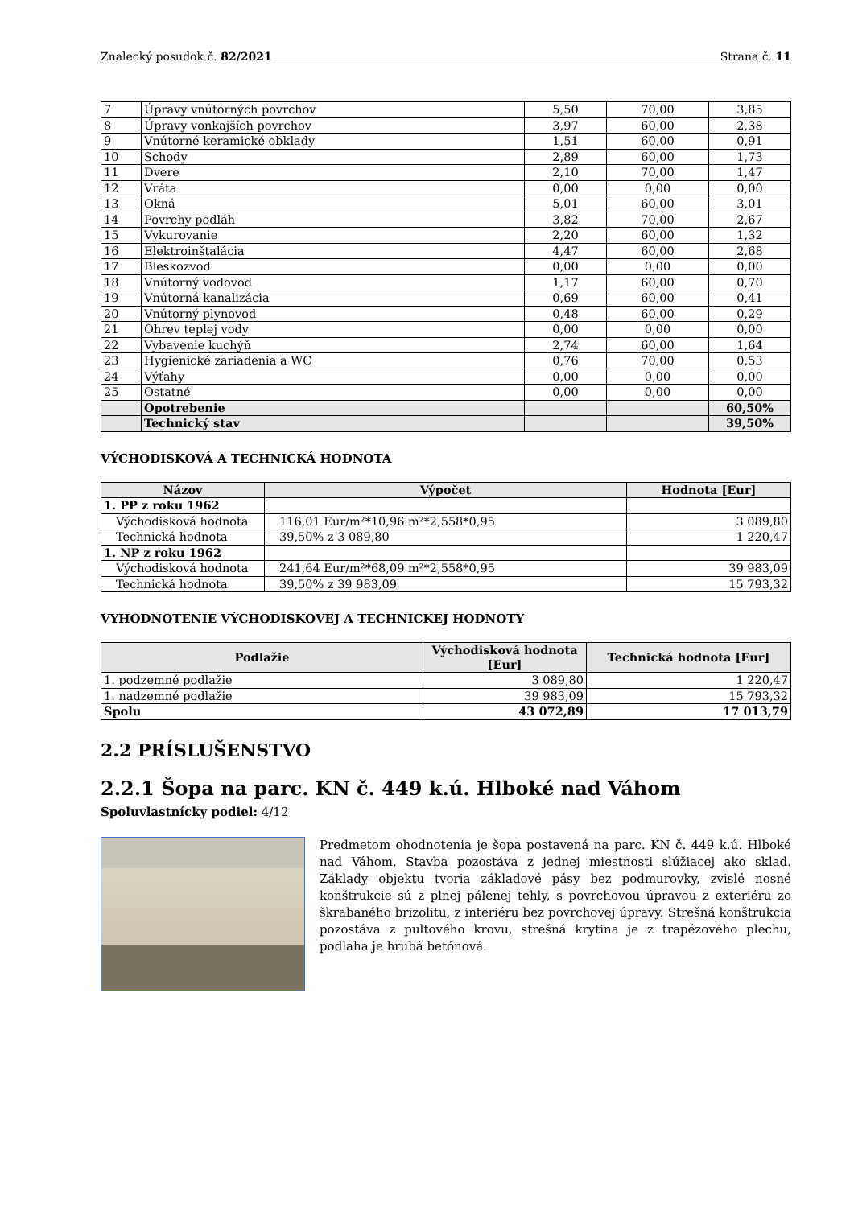Znalecký posudok č. 82/2021 Strana č. 11
| 7 | Úpravy vnútorných povrchov | 5,50 | 70,00 | 3,85 |
| 8 | Úpravy vonkajších povrchov | 3,97 | 60,00 | 2,38 |
| 9 | Vnútorné keramické obklady | 1,51 | 60,00 | 0,91 |
| 10 | Schody | 2,89 | 60,00 | 1,73 |
| 11 | Dvere | 2,10 | 70,00 | 1,47 |
| 12 | Vráta | 0,00 | 0,00 | 0,00 |
| 13 | Okná | 5,01 | 60,00 | 3,01 |
| 14 | Povrchy podláh | 3,82 | 70,00 | 2,67 |
| 15 | Vykurovanie | 2,20 | 60,00 | 1,32 |
| 16 | Elektroinštalácia | 4,47 | 60,00 | 2,68 |
| 17 | Bleskozvod | 0,00 | 0,00 | 0,00 |
| 18 | Vnútorný vodovod | 1,17 | 60,00 | 0,70 |
| 19 | Vnútorná kanalizácia | 0,69 | 60,00 | 0,41 |
| 20 | Vnútorný plynovod | 0,48 | 60,00 | 0,29 |
| 21 | Ohrev teplej vody | 0,00 | 0,00 | 0,00 |
| 22 | Vybavenie kuchýň | 2,74 | 60,00 | 1,64 |
| 23 | Hygienické zariadenia a WC | 0,76 | 70,00 | 0,53 |
| 24 | Výťahy | 0,00 | 0,00 | 0,00 |
| 25 | Ostatné | 0,00 | 0,00 | 0,00 |
| | Opotrebenie | | | 60,50% |
| | Technický stav | | | 39,50% |
VÝCHODISKOVÁ A TECHNICKÁ HODNOTA
| Názov | Výpočet | Hodnota [Eur] |
| --- | --- | --- |
| 1. PP z roku 1962 | | |
| Východisková hodnota | 116,01 Eur/m²*10,96 m²*2,558*0,95 | 3 089,80 |
| Technická hodnota | 39,50% z 3 089,80 | 1 220,47 |
| 1. NP z roku 1962 | | |
| Východisková hodnota | 241,64 Eur/m²*68,09 m²*2,558*0,95 | 39 983,09 |
| Technická hodnota | 39,50% z 39 983,09 | 15 793,32 |
VYHODNOTENIE VÝCHODISKOVEJ A TECHNICKEJ HODNOTY
| Podlažie | Východisková hodnota [Eur] | Technická hodnota [Eur] |
| --- | --- | --- |
| 1. podzemné podlažie | 3 089,80 | 1 220,47 |
| 1. nadzemné podlažie | 39 983,09 | 15 793,32 |
| Spolu | 43 072,89 | 17 013,79 |
2.2 PRÍSLUŠENSTVO
2.2.1 Šopa na parc. KN č. 449 k.ú. Hlboké nad Váhom
Spoluvlastnícky podiel: 4/12
Predmetom ohodnotenia je šopa postavená na parc. KN č. 449 k.ú. Hlboké nad Váhom. Stavba pozostáva z jednej miestnosti slúžiacej ako sklad. Základy objektu tvoria základové pásy bez podmurovky, zvislé nosné konštrukcie sú z plnej pálenej tehly, s povrchovou úpravou z exteriéru zo škrabaného brizolitu, z interiéru bez povrchovej úpravy. Strešná konštrukcia pozostáva z pultového krovu, strešná krytina je z trapézového plechu, podlaha je hrubá betónová.